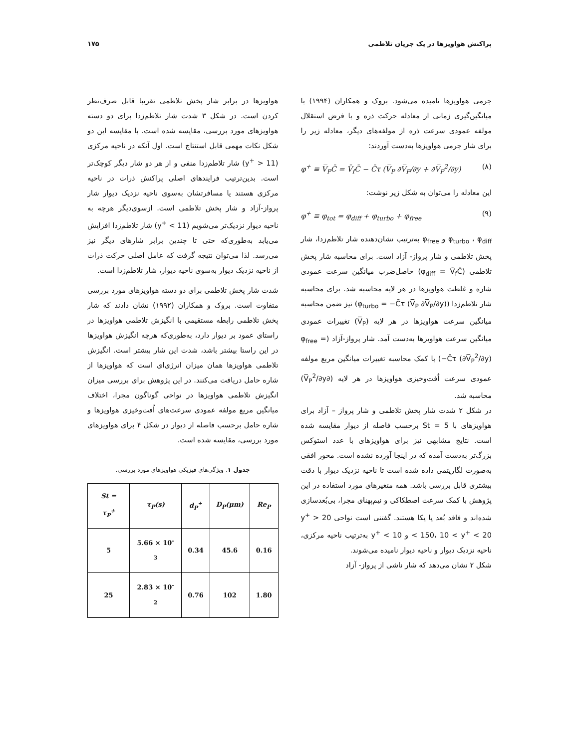پراکنش هواویزها در یک جریان تلاطمی ۱۷۵
جرمی هواویزها نامیده می‌شود. بروک و همکاران (۱۹۹۴) با میانگین‌گیری زمانی از معادله حرکت ذره و با فرض استقلال مولفه عمودی سرعت ذره از مولفه‌های دیگر، معادله زیر را برای شار جرمی هواویزها به‌دست آوردند:
φ<sup>+</sup> ≡ V̅<sub>P</sub>C̄ = V̄<sub>f</sub>C̄ − C̄τ (V̅<sub>P</sub> ∂V̅<sub>P</sub>/∂y + ∂V̅<sub>P</sub><sup>2</sup>/∂y) (۸)
این معادله را می‌توان به شکل زیر نوشت:
φ<sup>+</sup> ≡ φ<sub>tot</sub> = φ<sub>diff</sub> + φ<sub>turbo</sub> + φ<sub>free</sub> (۹)
φ<sub>turbo</sub> ، φ<sub>diff</sub> و φ<sub>free</sub> به‌ترتیب نشان‌دهنده شار تلاطم‌زدا، شار پخش تلاطمی و شار پرواز- آزاد است. برای محاسبه شار پخش تلاطمی (φ<sub>diff</sub> = V̄<sub>f</sub>C̄) حاصل‌ضرب میانگین سرعت عمودی شاره و غلظت هواویزها در هر لایه محاسبه شد. برای محاسبه شار تلاطم‌زدا (φ<sub>turbo</sub> = −C̄τ (V̅<sub>P</sub> ∂V̅<sub>P</sub>/∂y)) نیز ضمن محاسبه میانگین سرعت هواویزها در هر لایه (V̅<sub>P</sub>) تغییرات عمودی میانگین سرعت هواویزها به‌دست آمد. شار پرواز-آزاد (φ<sub>free</sub> = −C̄τ (∂V̅<sub>P</sub><sup>2</sup>/∂y)) با کمک محاسبه تغییرات میانگین مربع مولفه عمودی سرعت اُفت‌وخیزی هواویزها در هر لایه (∂V̅<sub>P</sub><sup>2</sup>/∂y) محاسبه شد.
در شکل ۲ شدت شار پخش تلاطمی و شار پرواز – آزاد برای هواویزهای با St = 5 برحسب فاصله از دیوار مقایسه شده است. نتایج مشابهی نیز برای هواویزهای با عدد استوکس بزرگ‌تر به‌دست آمده که در اینجا آورده نشده است. محور افقی به‌صورت لگاریتمی داده شده است تا ناحیه نزدیک دیوار با دقت بیشتری قابل بررسی باشد. همه متغیرهای مورد استفاده در این پژوهش با کمک سرعت اصطکاکی و نیم‌پهنای مجرا، بی‌بُعدسازی شده‌اند و فاقد بُعد یا یکا هستند. گفتنی است نواحی 20 < y<sup>+</sup> < 150، 10 < y<sup>+</sup> < 20 و y<sup>+</sup> < 10 به‌ترتیب ناحیه مرکزی، ناحیه نزدیک دیوار و ناحیه دیوار نامیده می‌شوند.
شکل ۲ نشان می‌دهد که شار ناشی از پرواز- آزاد
هواویزها در برابر شار پخش تلاطمی تقریبا قابل صرف‌نظر کردن است. در شکل ۳ شدت شار تلاطم‌زدا برای دو دسته هواویزهای مورد بررسی، مقایسه شده است. با مقایسه این دو شکل نکات مهمی قابل استنتاج است. اول آنکه در ناحیه مرکزی (y<sup>+</sup> > 11) شار تلاطم‌زدا منفی و از هر دو شار دیگر کوچک‌تر است. بدین‌ترتیب فرایندهای اصلی پراکنش ذرات در ناحیه مرکزی هستند یا مسافرتشان به‌سوی ناحیه نزدیک دیوار شار پرواز-آزاد و شار پخش تلاطمی است. ازسوی‌دیگر هرچه به ناحیه دیوار نزدیک‌تر می‌شویم (y<sup>+</sup> < 11) شار تلاطم‌زدا افزایش می‌یابد به‌طوری‌که حتی تا چندین برابر شارهای دیگر نیز می‌رسد. لذا می‌توان نتیجه گرفت که عامل اصلی حرکت ذرات از ناحیه نزدیک دیوار به‌سوی ناحیه دیوار، شار تلاطم‌زدا است.
شدت شار پخش تلاطمی برای دو دسته هواویزهای مورد بررسی متفاوت است. بروک و همکاران (۱۹۹۲) نشان دادند که شار پخش تلاطمی رابطه مستقیمی با انگیزش تلاطمی هواویزها در راستای عمود بر دیوار دارد، به‌طوری‌که هرچه انگیزش هواویزها در این راستا بیشتر باشد، شدت این شار بیشتر است. انگیزش تلاطمی هواویزها همان میزان انرژی‌ای است که هواویزها از شاره حامل دریافت می‌کنند. در این پژوهش برای بررسی میزان انگیزش تلاطمی هواویزها در نواحی گوناگون مجرا، اختلاف میانگین مربع مولفه عمودی سرعت‌های اُفت‌وخیزی هواویزها و شاره حامل برحسب فاصله از دیوار در شکل ۴ برای هواویزهای مورد بررسی، مقایسه شده است.
جدول ۱. ویژگی‌های فیزیکی هواویزهای مورد بررسی.
| St = τ<sub>P</sub><sup>+</sup> | τ<sub>P</sub>(s) | d<sub>P</sub><sup>+</sup> | D<sub>P</sub>(μm) | Re<sub>P</sub> |
| --- | --- | --- | --- | --- |
| 5 | 5.66 × 10<sup>-3</sup> | 0.34 | 45.6 | 0.16 |
| 25 | 2.83 × 10<sup>-2</sup> | 0.76 | 102 | 1.80 |